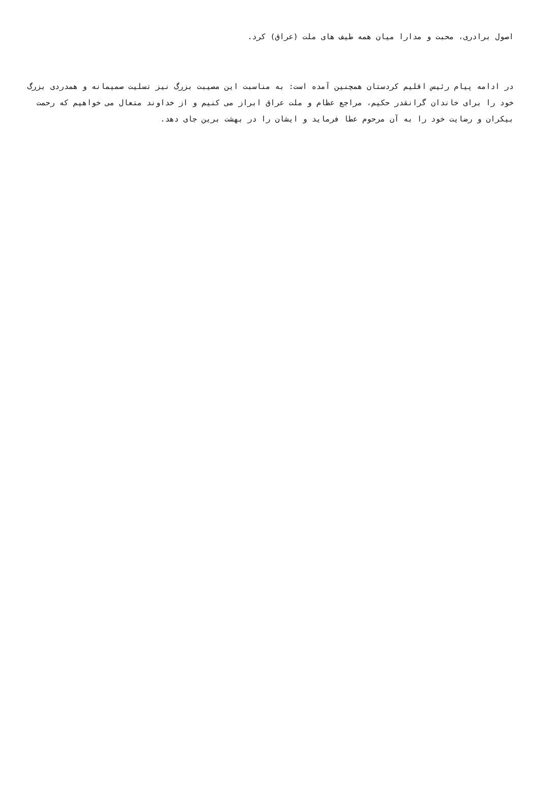اصول برادری، محبت و مدارا میان همه طیف های ملت (عراق) کرد.
در ادامه پیام رئیس اقلیم کردستان همچنین آمده است: به مناسبت این مصیبت بزرگ نیز تسلیت صمیمانه و همدردی بزرگ خود را برای خاندان گرانقدر حکیم، مراجع عظام و ملت عراق ابراز می کنیم و از خداوند متعال می خواهیم که رحمت بیکران و رضایت خود را به آن مرحوم عطا فرماید و ایشان را در بهشت برین جای دهد.